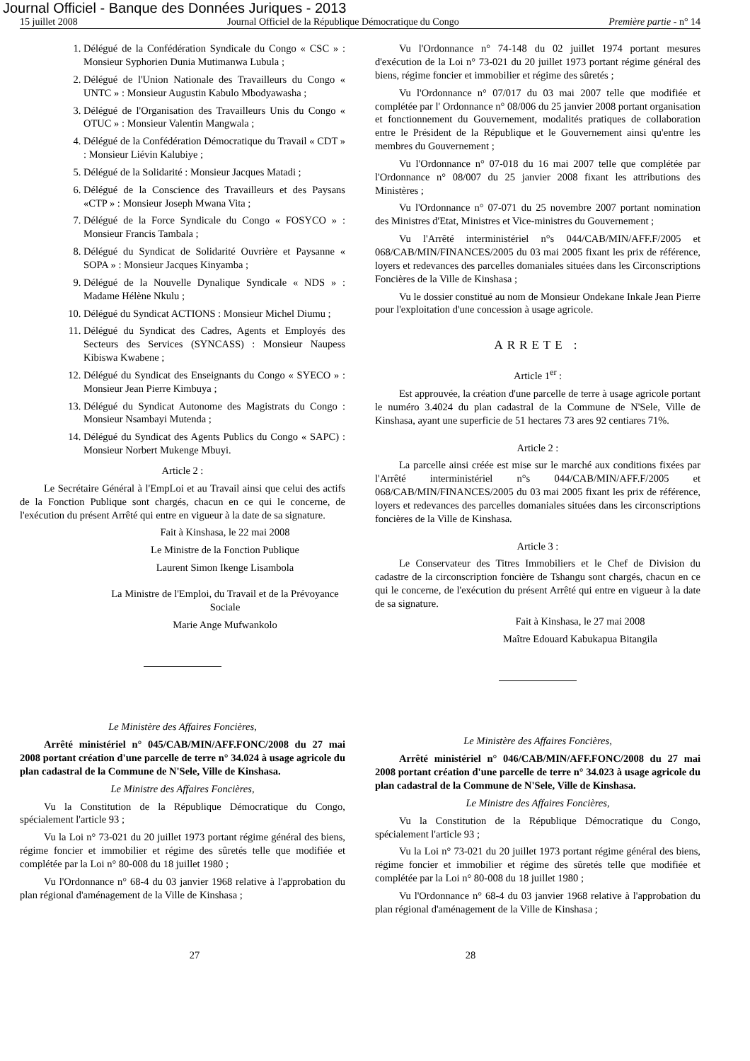Journal Officiel - Banque des Données Juriques - 2013
15 juillet 2008 Journal Officiel de la République Démocratique du Congo Première partie - n° 14
1. Délégué de la Confédération Syndicale du Congo « CSC » : Monsieur Syphorien Dunia Mutimanwa Lubula ;
2. Délégué de l'Union Nationale des Travailleurs du Congo « UNTC » : Monsieur Augustin Kabulo Mbodyawasha ;
3. Délégué de l'Organisation des Travailleurs Unis du Congo « OTUC » : Monsieur Valentin Mangwala ;
4. Délégué de la Confédération Démocratique du Travail « CDT » : Monsieur Liévin Kalubiye ;
5. Délégué de la Solidarité : Monsieur Jacques Matadi ;
6. Délégué de la Conscience des Travailleurs et des Paysans «CTP » : Monsieur Joseph Mwana Vita ;
7. Délégué de la Force Syndicale du Congo « FOSYCO » : Monsieur Francis Tambala ;
8. Délégué du Syndicat de Solidarité Ouvrière et Paysanne « SOPA » : Monsieur Jacques Kinyamba ;
9. Délégué de la Nouvelle Dynalique Syndicale « NDS » : Madame Hélène Nkulu ;
10. Délégué du Syndicat ACTIONS : Monsieur Michel Diumu ;
11. Délégué du Syndicat des Cadres, Agents et Employés des Secteurs des Services (SYNCASS) : Monsieur Naupess Kibiswa Kwabene ;
12. Délégué du Syndicat des Enseignants du Congo « SYECO » : Monsieur Jean Pierre Kimbuya ;
13. Délégué du Syndicat Autonome des Magistrats du Congo : Monsieur Nsambayi Mutenda ;
14. Délégué du Syndicat des Agents Publics du Congo « SAPC) : Monsieur Norbert Mukenge Mbuyi.
Article 2 :
Le Secrétaire Général à l'EmpLoi et au Travail ainsi que celui des actifs de la Fonction Publique sont chargés, chacun en ce qui le concerne, de l'exécution du présent Arrêté qui entre en vigueur à la date de sa signature.
Fait à Kinshasa, le 22 mai 2008
Le Ministre de la Fonction Publique
Laurent Simon Ikenge Lisambola
La Ministre de l'Emploi, du Travail et de la Prévoyance Sociale
Marie Ange Mufwankolo
Le Ministère des Affaires Foncières,
Arrêté ministériel n° 045/CAB/MIN/AFF.FONC/2008 du 27 mai 2008 portant création d'une parcelle de terre n° 34.024 à usage agricole du plan cadastral de la Commune de N'Sele, Ville de Kinshasa.
Le Ministre des Affaires Foncières,
Vu la Constitution de la République Démocratique du Congo, spécialement l'article 93 ;
Vu la Loi n° 73-021 du 20 juillet 1973 portant régime général des biens, régime foncier et immobilier et régime des sûretés telle que modifiée et complétée par la Loi n° 80-008 du 18 juillet 1980 ;
Vu l'Ordonnance n° 68-4 du 03 janvier 1968 relative à l'approbation du plan régional d'aménagement de la Ville de Kinshasa ;
Vu l'Ordonnance n° 74-148 du 02 juillet 1974 portant mesures d'exécution de la Loi n° 73-021 du 20 juillet 1973 portant régime général des biens, régime foncier et immobilier et régime des sûretés ;
Vu l'Ordonnance n° 07/017 du 03 mai 2007 telle que modifiée et complétée par l' Ordonnance n° 08/006 du 25 janvier 2008 portant organisation et fonctionnement du Gouvernement, modalités pratiques de collaboration entre le Président de la République et le Gouvernement ainsi qu'entre les membres du Gouvernement ;
Vu l'Ordonnance n° 07-018 du 16 mai 2007 telle que complétée par l'Ordonnance n° 08/007 du 25 janvier 2008 fixant les attributions des Ministères ;
Vu l'Ordonnance n° 07-071 du 25 novembre 2007 portant nomination des Ministres d'Etat, Ministres et Vice-ministres du Gouvernement ;
Vu l'Arrêté interministériel n°s 044/CAB/MIN/AFF.F/2005 et 068/CAB/MIN/FINANCES/2005 du 03 mai 2005 fixant les prix de référence, loyers et redevances des parcelles domaniales situées dans les Circonscriptions Foncières de la Ville de Kinshasa ;
Vu le dossier constitué au nom de Monsieur Ondekane Inkale Jean Pierre pour l'exploitation d'une concession à usage agricole.
ARRETE :
Article 1<sup>er</sup> :
Est approuvée, la création d'une parcelle de terre à usage agricole portant le numéro 3.4024 du plan cadastral de la Commune de N'Sele, Ville de Kinshasa, ayant une superficie de 51 hectares 73 ares 92 centiares 71%.
Article 2 :
La parcelle ainsi créée est mise sur le marché aux conditions fixées par l'Arrêté interministériel n°s 044/CAB/MIN/AFF.F/2005 et 068/CAB/MIN/FINANCES/2005 du 03 mai 2005 fixant les prix de référence, loyers et redevances des parcelles domaniales situées dans les circonscriptions foncières de la Ville de Kinshasa.
Article 3 :
Le Conservateur des Titres Immobiliers et le Chef de Division du cadastre de la circonscription foncière de Tshangu sont chargés, chacun en ce qui le concerne, de l'exécution du présent Arrêté qui entre en vigueur à la date de sa signature.
Fait à Kinshasa, le 27 mai 2008
Maître Edouard Kabukapua Bitangila
Le Ministère des Affaires Foncières,
Arrêté ministériel n° 046/CAB/MIN/AFF.FONC/2008 du 27 mai 2008 portant création d'une parcelle de terre n° 34.023 à usage agricole du plan cadastral de la Commune de N'Sele, Ville de Kinshasa.
Le Ministre des Affaires Foncières,
Vu la Constitution de la République Démocratique du Congo, spécialement l'article 93 ;
Vu la Loi n° 73-021 du 20 juillet 1973 portant régime général des biens, régime foncier et immobilier et régime des sûretés telle que modifiée et complétée par la Loi n° 80-008 du 18 juillet 1980 ;
Vu l'Ordonnance n° 68-4 du 03 janvier 1968 relative à l'approbation du plan régional d'aménagement de la Ville de Kinshasa ;
27 28